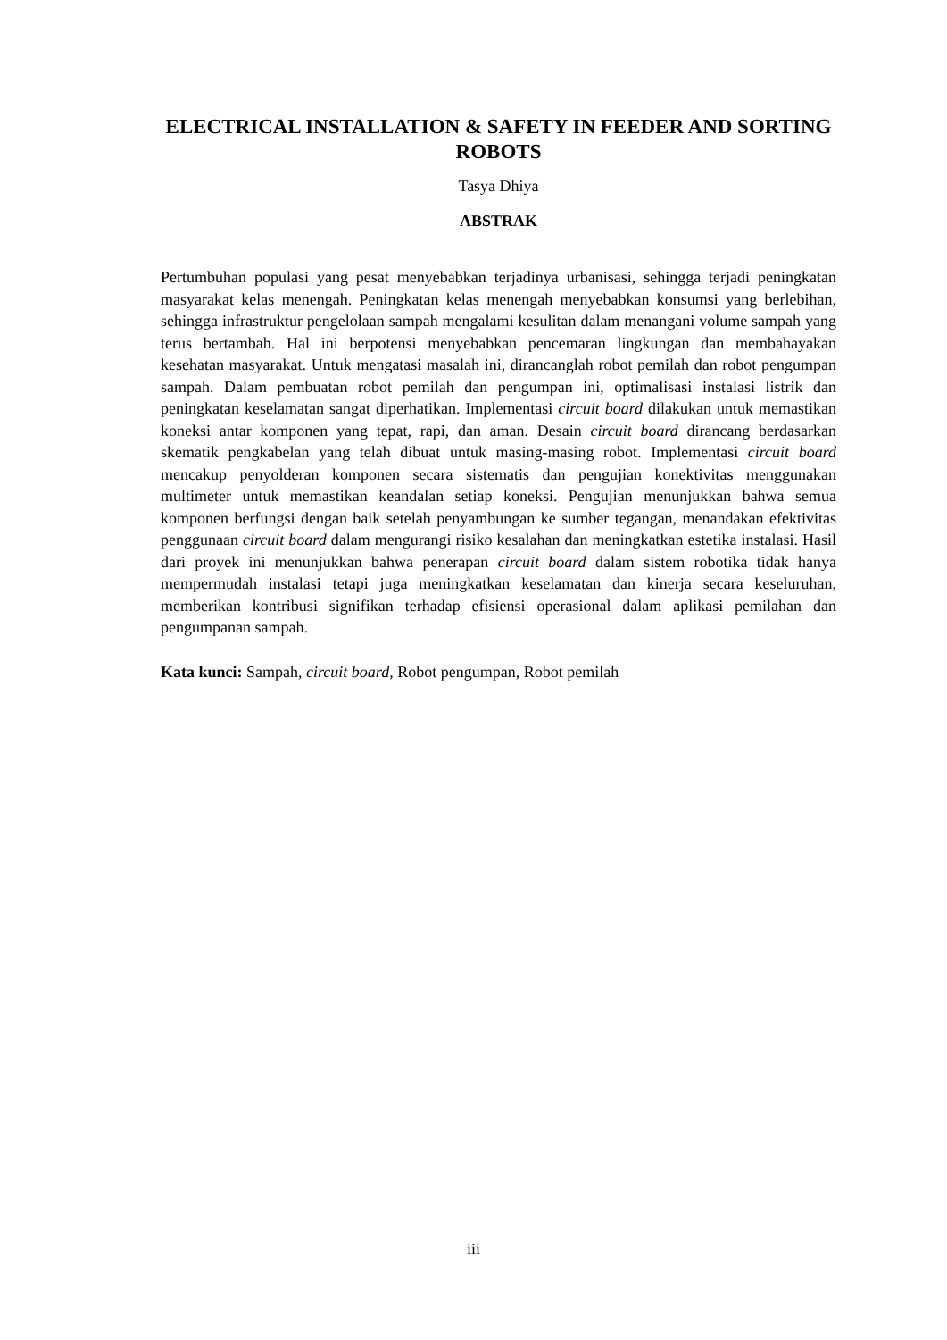ELECTRICAL INSTALLATION & SAFETY IN FEEDER AND SORTING ROBOTS
Tasya Dhiya
ABSTRAK
Pertumbuhan populasi yang pesat menyebabkan terjadinya urbanisasi, sehingga terjadi peningkatan masyarakat kelas menengah. Peningkatan kelas menengah menyebabkan konsumsi yang berlebihan, sehingga infrastruktur pengelolaan sampah mengalami kesulitan dalam menangani volume sampah yang terus bertambah. Hal ini berpotensi menyebabkan pencemaran lingkungan dan membahayakan kesehatan masyarakat. Untuk mengatasi masalah ini, dirancanglah robot pemilah dan robot pengumpan sampah. Dalam pembuatan robot pemilah dan pengumpan ini, optimalisasi instalasi listrik dan peningkatan keselamatan sangat diperhatikan. Implementasi circuit board dilakukan untuk memastikan koneksi antar komponen yang tepat, rapi, dan aman. Desain circuit board dirancang berdasarkan skematik pengkabelan yang telah dibuat untuk masing-masing robot. Implementasi circuit board mencakup penyolderan komponen secara sistematis dan pengujian konektivitas menggunakan multimeter untuk memastikan keandalan setiap koneksi. Pengujian menunjukkan bahwa semua komponen berfungsi dengan baik setelah penyambungan ke sumber tegangan, menandakan efektivitas penggunaan circuit board dalam mengurangi risiko kesalahan dan meningkatkan estetika instalasi. Hasil dari proyek ini menunjukkan bahwa penerapan circuit board dalam sistem robotika tidak hanya mempermudah instalasi tetapi juga meningkatkan keselamatan dan kinerja secara keseluruhan, memberikan kontribusi signifikan terhadap efisiensi operasional dalam aplikasi pemilahan dan pengumpanan sampah.
Kata kunci: Sampah, circuit board, Robot pengumpan, Robot pemilah
iii